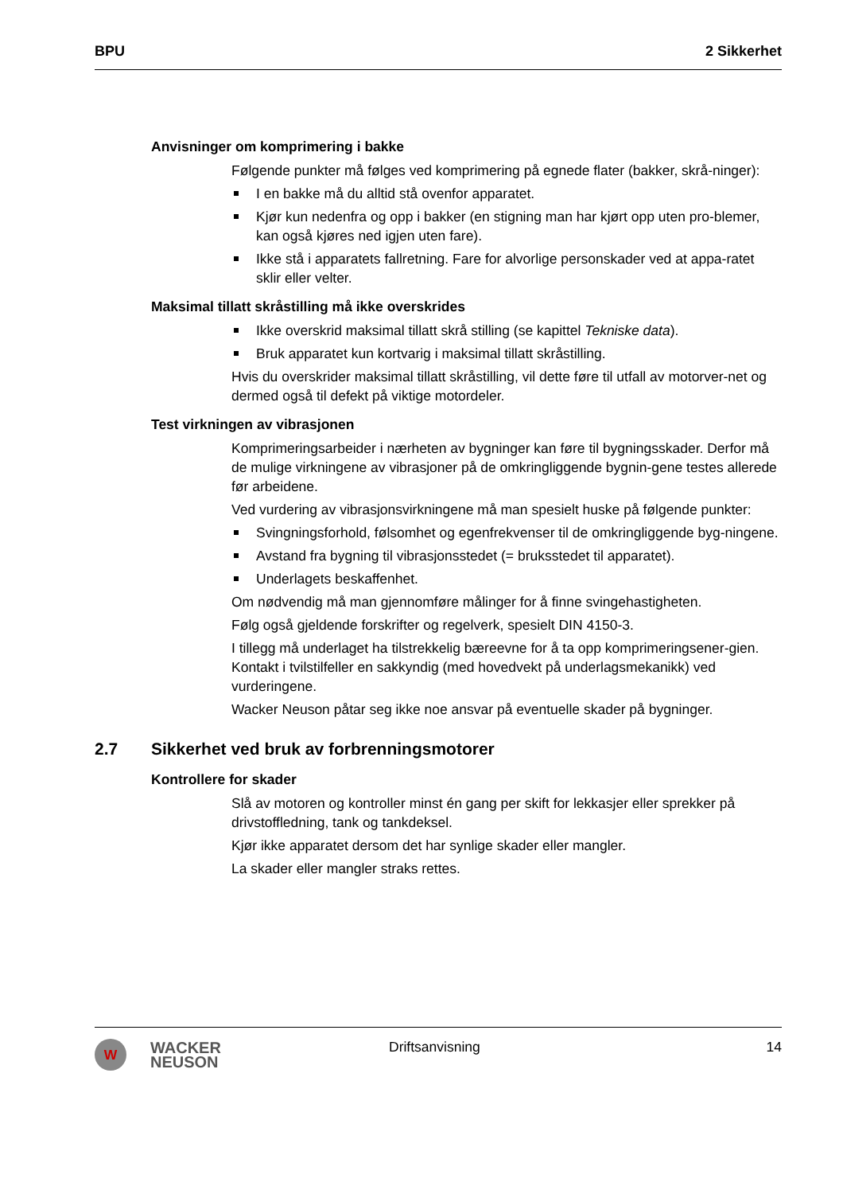BPU 2 Sikkerhet
Anvisninger om komprimering i bakke
Følgende punkter må følges ved komprimering på egnede flater (bakker, skrå-ninger):
I en bakke må du alltid stå ovenfor apparatet.
Kjør kun nedenfra og opp i bakker (en stigning man har kjørt opp uten pro-blemer, kan også kjøres ned igjen uten fare).
Ikke stå i apparatets fallretning. Fare for alvorlige personskader ved at appa-ratet sklir eller velter.
Maksimal tillatt skråstilling må ikke overskrides
Ikke overskrid maksimal tillatt skrå stilling (se kapittel Tekniske data).
Bruk apparatet kun kortvarig i maksimal tillatt skråstilling.
Hvis du overskrider maksimal tillatt skråstilling, vil dette føre til utfall av motorver-net og dermed også til defekt på viktige motordeler.
Test virkningen av vibrasjonen
Komprimeringsarbeider i nærheten av bygninger kan føre til bygningsskader. Derfor må de mulige virkningene av vibrasjoner på de omkringliggende bygnin-gene testes allerede før arbeidene.
Ved vurdering av vibrasjonsvirkningene må man spesielt huske på følgende punkter:
Svingningsforhold, følsomhet og egenfrekvenser til de omkringliggende byg-ningene.
Avstand fra bygning til vibrasjonsstedet (= bruksstedet til apparatet).
Underlagets beskaffenhet.
Om nødvendig må man gjennomføre målinger for å finne svingehastigheten.
Følg også gjeldende forskrifter og regelverk, spesielt DIN 4150-3.
I tillegg må underlaget ha tilstrekkelig bæreevne for å ta opp komprimeringsener-gien. Kontakt i tvilstilfeller en sakkyndig (med hovedvekt på underlagsmekanikk) ved vurderingene.
Wacker Neuson påtar seg ikke noe ansvar på eventuelle skader på bygninger.
2.7 Sikkerhet ved bruk av forbrenningsmotorer
Kontrollere for skader
Slå av motoren og kontroller minst én gang per skift for lekkasjer eller sprekker på drivstoffledning, tank og tankdeksel.
Kjør ikke apparatet dersom det har synlige skader eller mangler.
La skader eller mangler straks rettes.
W
WACKER
NEUSON
Driftsanvisning 14